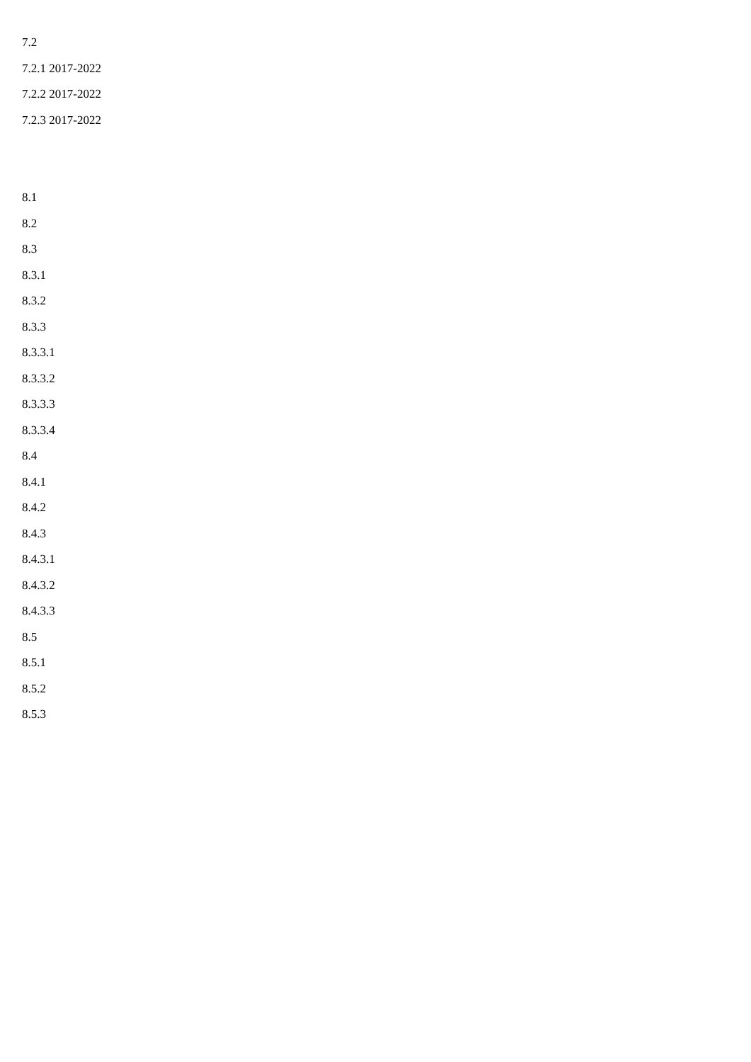7.2
7.2.1 2017-2022
7.2.2 2017-2022
7.2.3 2017-2022
8.1
8.2
8.3
8.3.1
8.3.2
8.3.3
8.3.3.1
8.3.3.2
8.3.3.3
8.3.3.4
8.4
8.4.1
8.4.2
8.4.3
8.4.3.1
8.4.3.2
8.4.3.3
8.5
8.5.1
8.5.2
8.5.3